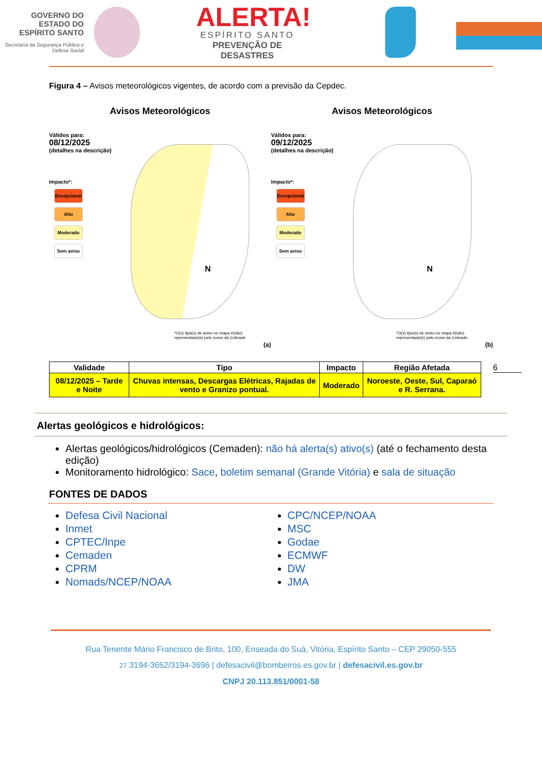GOVERNO DO ESTADO DO ESPÍRITO SANTO
Secretaria da Segurança Pública e Defesa Social
ALERTA!
ESPÍRITO SANTO
PREVENÇÃO DE DESASTRES
Figura 4 – Avisos meteorológicos vigentes, de acordo com a previsão da Cepdec.
Avisos Meteorológicos
Válidos para:
08/12/2025
(detalhes na descrição)
Impacto*:
Excepcional
Alto
Moderado
Sem aviso
N
*O(s) tipo(s) de aviso no mapa é(são) representado(s) pelo ícone da Cobrade.
(a)
Avisos Meteorológicos
Válidos para:
09/12/2025
(detalhes na descrição)
Impacto*:
Excepcional
Alto
Moderado
Sem aviso
N
*O(s) tipo(s) de aviso no mapa é(são) representado(s) pelo ícone da Cobrade.
(b)
| Validade | Tipo | Impacto | Região Afetada |
| --- | --- | --- | --- |
| 08/12/2025 – Tarde e Noite | Chuvas intensas, Descargas Elétricas, Rajadas de vento e Granizo pontual. | Moderado | Noroeste, Oeste, Sul, Caparaó e R. Serrana. |
6
Alertas geológicos e hidrológicos:
Alertas geológicos/hidrológicos (Cemaden): não há alerta(s) ativo(s) (até o fechamento desta edição)
Monitoramento hidrológico: Sace, boletim semanal (Grande Vitória) e sala de situação
FONTES DE DADOS
Defesa Civil Nacional
Inmet
CPTEC/Inpe
Cemaden
CPRM
Nomads/NCEP/NOAA
CPC/NCEP/NOAA
MSC
Godae
ECMWF
DW
JMA
Rua Tenente Mário Francisco de Brito, 100, Enseada do Suá, Vitória, Espírito Santo – CEP 29050-555
27 3194-3652/3194-3696 | defesacivil@bombeiros.es.gov.br | defesacivil.es.gov.br
CNPJ 20.113.851/0001-58